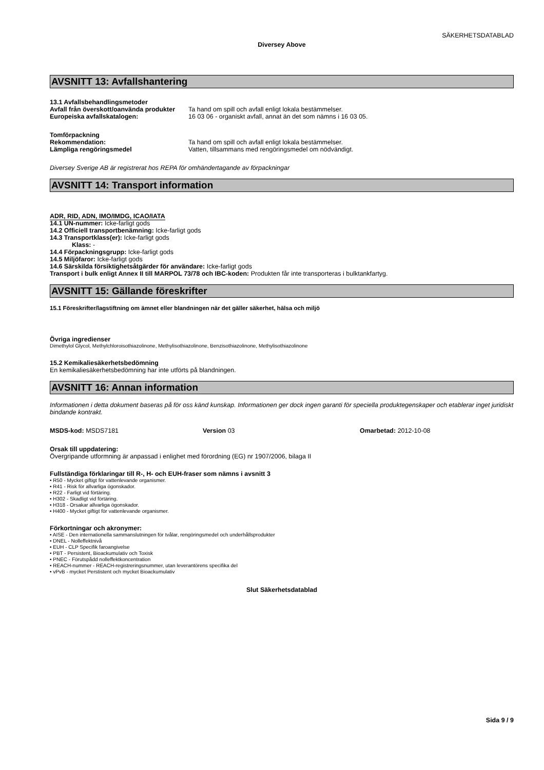SÄKERHETSDATABLAD
Diversey Above
AVSNITT 13: Avfallshantering
13.1 Avfallsbehandlingsmetoder
Avfall från överskott/oanvända produkter
Ta hand om spill och avfall enligt lokala bestämmelser.
Europeiska avfallskatalogen: 16 03 06 - organiskt avfall, annat än det som nämns i 16 03 05.
Tomförpackning
Rekommendation: Ta hand om spill och avfall enligt lokala bestämmelser.
Lämpliga rengöringsmedel Vatten, tillsammans med rengöringsmedel om nödvändigt.
Diversey Sverige AB är registrerat hos REPA för omhändertagande av förpackningar
AVSNITT 14: Transport information
ADR, RID, ADN, IMO/IMDG, ICAO/IATA
14.1 UN-nummer: Icke-farligt gods
14.2 Officiell transportbenämning: Icke-farligt gods
14.3 Transportklass(er): Icke-farligt gods
Klass: -
14.4 Förpackningsgrupp: Icke-farligt gods
14.5 Miljöfaror: Icke-farligt gods
14.6 Särskilda försiktighetsåtgärder för användare: Icke-farligt gods
Transport i bulk enligt Annex II till MARPOL 73/78 och IBC-koden: Produkten får inte transporteras i bulktankfartyg.
AVSNITT 15: Gällande föreskrifter
15.1 Föreskrifter/lagstiftning om ämnet eller blandningen när det gäller säkerhet, hälsa och miljö
Övriga ingredienser
Dimethylol Glycol, Methylchloroisothiazolinone, Methylisothiazolinone, Benzisothiazolinone, Methylisothiazolinone
15.2 Kemikaliesäkerhetsbedömning
En kemikaliesäkerhetsbedömning har inte utförts på blandningen.
AVSNITT 16: Annan information
Informationen i detta dokument baseras på för oss känd kunskap. Informationen ger dock ingen garanti för speciella produktegenskaper och etablerar inget juridiskt bindande kontrakt.
MSDS-kod: MSDS7181 Version 03 Omarbetad: 2012-10-08
Orsak till uppdatering:
Övergripande utformning är anpassad i enlighet med förordning (EG) nr 1907/2006, bilaga II
Fullständiga förklaringar till R-, H- och EUH-fraser som nämns i avsnitt 3
• R50 - Mycket giftigt för vattenlevande organismer.
• R41 - Risk för allvarliga ögonskador.
• R22 - Farligt vid förtäring.
• H302 - Skadligt vid förtäring.
• H318 - Orsakar allvarliga ögonskador.
• H400 - Mycket giftigt för vattenlevande organismer.
Förkortningar och akronymer:
• AISE - Den internationella sammanslutningen för tvålar, rengöringsmedel och underhållsprodukter
• DNEL - Nolleffektnivå
• EUH - CLP Specifik faroangivelse
• PBT - Persistent, Bioackumulativ och Toxisk
• PNEC - Förutspådd nolleffektkoncentration
• REACH-nummer - REACH-registreringsnummer, utan leverantörens specifika del
• vPvB - mycket Perstistent och mycket Bioackumulativ
Slut Säkerhetsdatablad
Sida 9 / 9